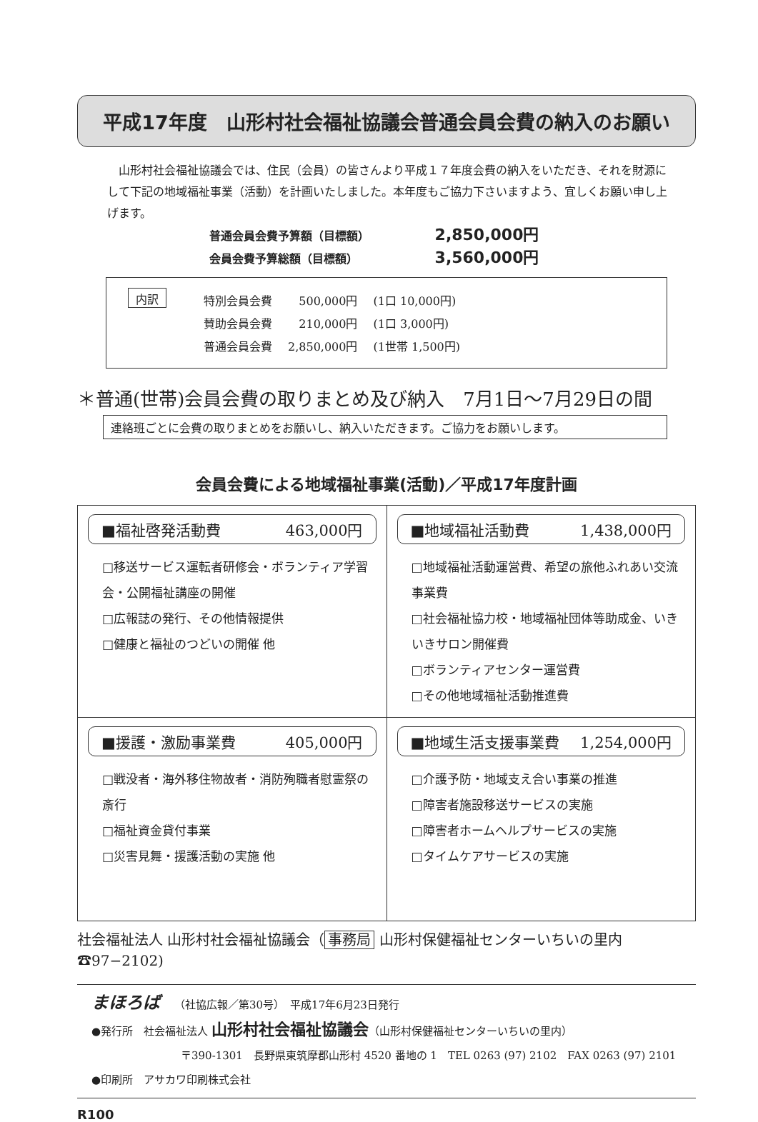平成17年度　山形村社会福祉協議会普通会員会費の納入のお願い
　山形村社会福祉協議会では、住民（会員）の皆さんより平成１７年度会費の納入をいただき、それを財源にして下記の地域福祉事業（活動）を計画いたしました。本年度もご協力下さいますよう、宜しくお願い申し上げます。
普通会員会費予算額（目標額） 2,850,000円
会員会費予算総額（目標額） 3,560,000円
内訳
| 特別会員会費 | 500,000円 | (1口 10,000円) |
| 賛助会員会費 | 210,000円 | (1口 3,000円) |
| 普通会員会費 | 2,850,000円 | (1世帯 1,500円) |
＊普通(世帯)会員会費の取りまとめ及び納入　7月1日～7月29日の間
連絡班ごとに会費の取りまとめをお願いし、納入いただきます。ご協力をお願いします。
会員会費による地域福祉事業(活動)／平成17年度計画
| ■福祉啓発活動費 463,000円 □移送サービス運転者研修会・ボランティア学習会・公開福祉講座の開催 □広報誌の発行、その他情報提供 □健康と福祉のつどいの開催 他 | ■地域福祉活動費 1,438,000円 □地域福祉活動運営費、希望の旅他ふれあい交流事業費 □社会福祉協力校・地域福祉団体等助成金、いきいきサロン開催費 □ボランティアセンター運営費 □その他地域福祉活動推進費 |
| ■援護・激励事業費 405,000円 □戦没者・海外移住物故者・消防殉職者慰霊祭の斎行 □福祉資金貸付事業 □災害見舞・援護活動の実施 他 | ■地域生活支援事業費 1,254,000円 □介護予防・地域支え合い事業の推進 □障害者施設移送サービスの実施 □障害者ホームヘルプサービスの実施 □タイムケアサービスの実施 |
社会福祉法人 山形村社会福祉協議会（ 事務局 山形村保健福祉センターいちいの里内☎97−2102)
まほろば （社協広報／第30号）　平成17年6月23日発行
●発行所　社会福祉法人 山形村社会福祉協議会（山形村保健福祉センターいちいの里内）
〒390-1301　長野県東筑摩郡山形村 4520 番地の 1　TEL 0263 (97) 2102　FAX 0263 (97) 2101
●印刷所　アサカワ印刷株式会社
R100